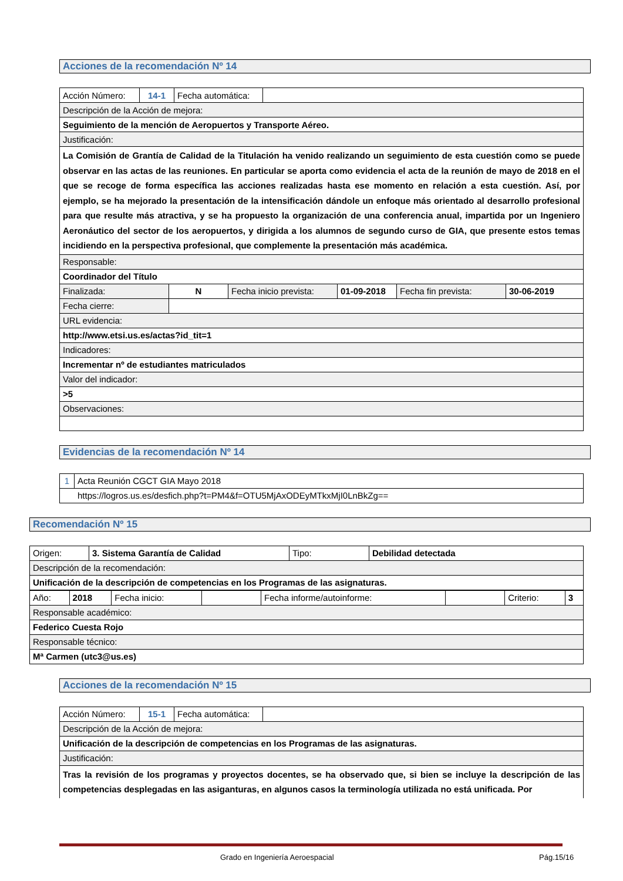Acciones de la recomendación Nº 14
| Acción Número: | 14-1 | Fecha automática: | |
| Descripción de la Acción de mejora: | | | |
| Seguimiento de la mención de Aeropuertos y Transporte Aéreo. | | | |
| Justificación: | | | |
| La Comisión de Grantía de Calidad de la Titulación ha venido realizando un seguimiento de esta cuestión como se puede observar en las actas de las reuniones. En particular se aporta como evidencia el acta de la reunión de mayo de 2018 en el que se recoge de forma específica las acciones realizadas hasta ese momento en relación a esta cuestión. Así, por ejemplo, se ha mejorado la presentación de la intensificación dándole un enfoque más orientado al desarrollo profesional para que resulte más atractiva, y se ha propuesto la organización de una conferencia anual, impartida por un Ingeniero Aeronáutico del sector de los aeropuertos, y dirigida a los alumnos de segundo curso de GIA, que presente estos temas incidiendo en la perspectiva profesional, que complemente la presentación más académica. | | | |
| Responsable: | | | |
| Coordinador del Título | | | |
| Finalizada: | N | Fecha inicio prevista: | 01-09-2018 | Fecha fin prevista: | 30-06-2019 |
| Fecha cierre: | | | | | |
| URL evidencia: | | | | | |
| http://www.etsi.us.es/actas?id_tit=1 | | | | | |
| Indicadores: | | | | | |
| Incrementar nº de estudiantes matriculados | | | | | |
| Valor del indicador: | | | | | |
| >5 | | | | | |
| Observaciones: | | | | | |
Evidencias de la recomendación Nº 14
| 1 | Acta Reunión CGCT GIA Mayo 2018 |
| https://logros.us.es/desfich.php?t=PM4&f=OTU5MjAxODEyMTkxMjI0LnBkZg== | |
Recomendación Nº 15
| Origen: | 3. Sistema Garantía de Calidad | Tipo: | Debilidad detectada |
| Descripción de la recomendación: | | | |
| Unificación de la descripción de competencias en los Programas de las asignaturas. | | | |
| Año: | 2018 | Fecha inicio: | | Fecha informe/autoinforme: | | Criterio: | 3 |
| Responsable académico: | | | | | | | |
| Federico Cuesta Rojo | | | | | | | |
| Responsable técnico: | | | | | | | |
| Mª Carmen (utc3@us.es) | | | | | | | |
Acciones de la recomendación Nº 15
| Acción Número: | 15-1 | Fecha automática: | |
| Descripción de la Acción de mejora: | | | |
| Unificación de la descripción de competencias en los Programas de las asignaturas. | | | |
| Justificación: | | | |
| Tras la revisión de los programas y proyectos docentes, se ha observado que, si bien se incluye la descripción de las competencias desplegadas en las asiganturas, en algunos casos la terminología utilizada no está unificada. Por | | | |
Grado en Ingeniería Aeroespacial Pág.15/16